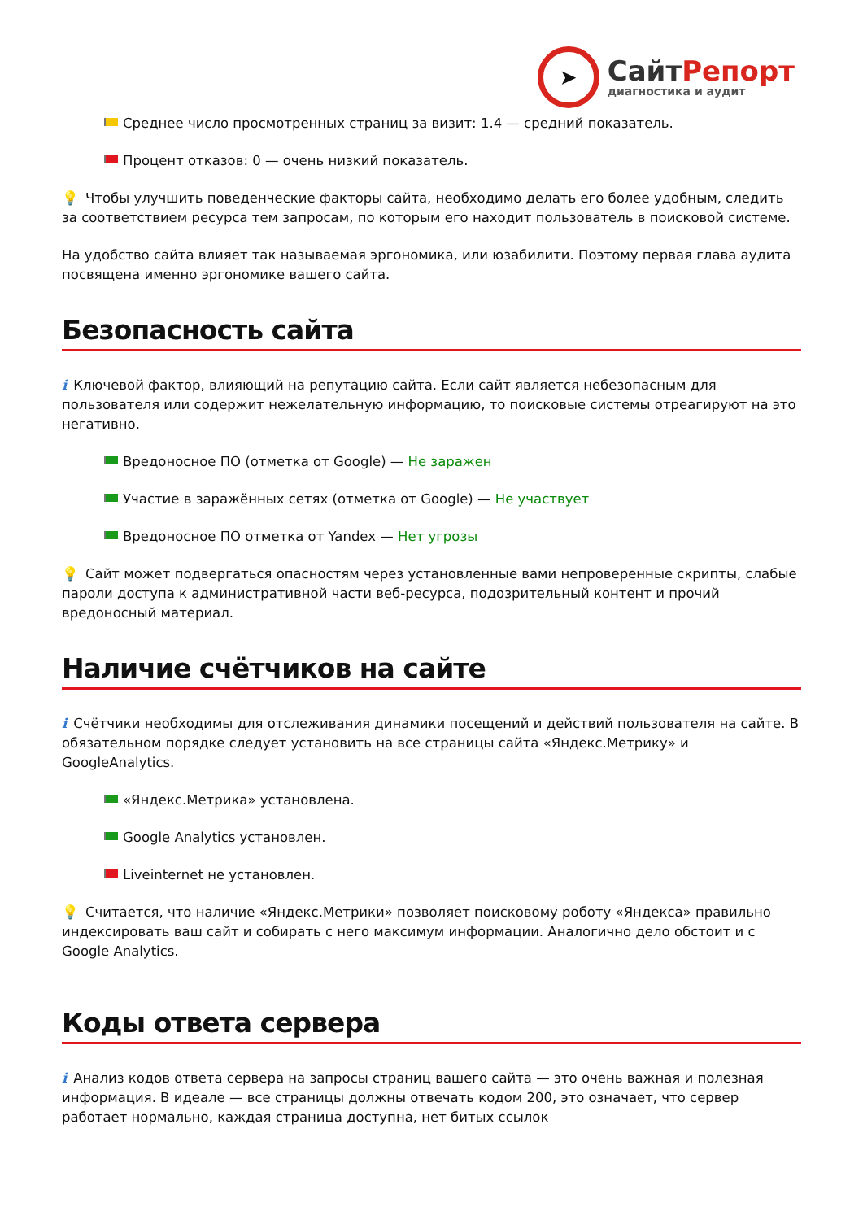➤
СайтРепорт
диагностика и аудит
Среднее число просмотренных страниц за визит: 1.4 — средний показатель.
Процент отказов: 0 — очень низкий показатель.
💡 Чтобы улучшить поведенческие факторы сайта, необходимо делать его более удобным, следить за соответствием ресурса тем запросам, по которым его находит пользователь в поисковой системе.
На удобство сайта влияет так называемая эргономика, или юзабилити. Поэтому первая глава аудита посвящена именно эргономике вашего сайта.
Безопасность сайта
i Ключевой фактор, влияющий на репутацию сайта. Если сайт является небезопасным для пользователя или содержит нежелательную информацию, то поисковые системы отреагируют на это негативно.
Вредоносное ПО (отметка от Google) — Не заражен
Участие в заражённых сетях (отметка от Google) — Не участвует
Вредоносное ПО отметка от Yandex — Нет угрозы
💡 Сайт может подвергаться опасностям через установленные вами непроверенные скрипты, слабые пароли доступа к административной части веб-ресурса, подозрительный контент и прочий вредоносный материал.
Наличие счётчиков на сайте
i Счётчики необходимы для отслеживания динамики посещений и действий пользователя на сайте. В обязательном порядке следует установить на все страницы сайта «Яндекс.Метрику» и GoogleAnalytics.
«Яндекс.Метрика» установлена.
Google Analytics установлен.
Liveinternet не установлен.
💡 Считается, что наличие «Яндекс.Метрики» позволяет поисковому роботу «Яндекса» правильно индексировать ваш сайт и собирать с него максимум информации. Аналогично дело обстоит и с Google Analytics.
Коды ответа сервера
i Анализ кодов ответа сервера на запросы страниц вашего сайта — это очень важная и полезная информация. В идеале — все страницы должны отвечать кодом 200, это означает, что сервер работает нормально, каждая страница доступна, нет битых ссылок